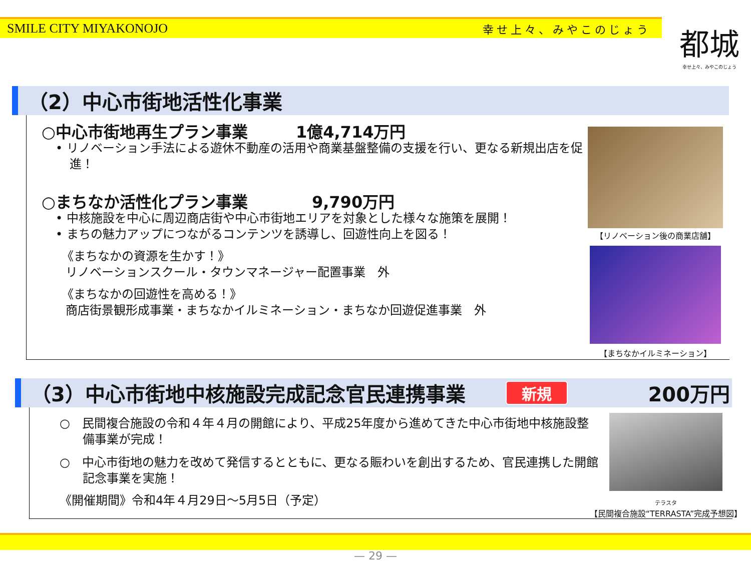SMILE CITY MIYAKONOJO 幸せ上々、みやこのじょう
都城
幸せ上々、みやこのじょう
（2）中心市街地活性化事業
○中心市街地再生プラン事業　　　1億4,714万円
• リノベーション手法による遊休不動産の活用や商業基盤整備の支援を行い、更なる新規出店を促進！
○まちなか活性化プラン事業　　　　9,790万円
• 中核施設を中心に周辺商店街や中心市街地エリアを対象とした様々な施策を展開！
• まちの魅力アップにつながるコンテンツを誘導し、回遊性向上を図る！
《まちなかの資源を生かす！》
リノベーションスクール・タウンマネージャー配置事業　外
《まちなかの回遊性を高める！》
商店街景観形成事業・まちなかイルミネーション・まちなか回遊促進事業　外
【リノベーション後の商業店舗】
【まちなかイルミネーション】
（3）中心市街地中核施設完成記念官民連携事業 新規 200万円
○　民間複合施設の令和４年４月の開館により、平成25年度から進めてきた中心市街地中核施設整備事業が完成！
○　中心市街地の魅力を改めて発信するとともに、更なる賑わいを創出するため、官民連携した開館記念事業を実施！
《開催期間》令和4年４月29日～5月5日（予定）
テラスタ
【民間複合施設“TERRASTA”完成予想図】
— 29 —